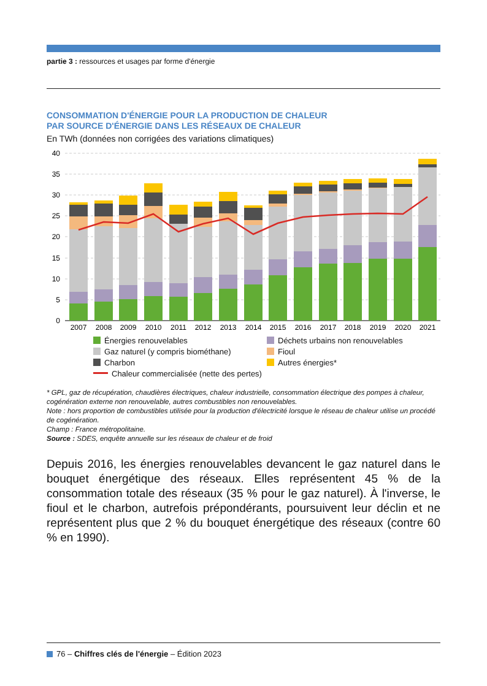partie 3 : ressources et usages par forme d'énergie
CONSOMMATION D'ÉNERGIE POUR LA PRODUCTION DE CHALEUR
PAR SOURCE D'ÉNERGIE DANS LES RÉSEAUX DE CHALEUR
En TWh (données non corrigées des variations climatiques)
40
35
30
25
20
15
10
5
0
2007
2008
2009
2010
2011
2012
2013
2014
2015
2016
2017
2018
2019
2020
2021
Énergies renouvelables
Déchets urbains non renouvelables
Gaz naturel (y compris biométhane)
Fioul
Charbon
Autres énergies*
Chaleur commercialisée (nette des pertes)
* GPL, gaz de récupération, chaudières électriques, chaleur industrielle, consommation électrique des pompes à chaleur, cogénération externe non renouvelable, autres combustibles non renouvelables.
Note : hors proportion de combustibles utilisée pour la production d'électricité lorsque le réseau de chaleur utilise un procédé de cogénération.
Champ : France métropolitaine.
Source : SDES, enquête annuelle sur les réseaux de chaleur et de froid
Depuis 2016, les énergies renouvelables devancent le gaz naturel dans le bouquet énergétique des réseaux. Elles représentent 45 % de la consommation totale des réseaux (35 % pour le gaz naturel). À l'inverse, le fioul et le charbon, autrefois prépondérants, poursuivent leur déclin et ne représentent plus que 2 % du bouquet énergétique des réseaux (contre 60 % en 1990).
76 – Chiffres clés de l'énergie – Édition 2023